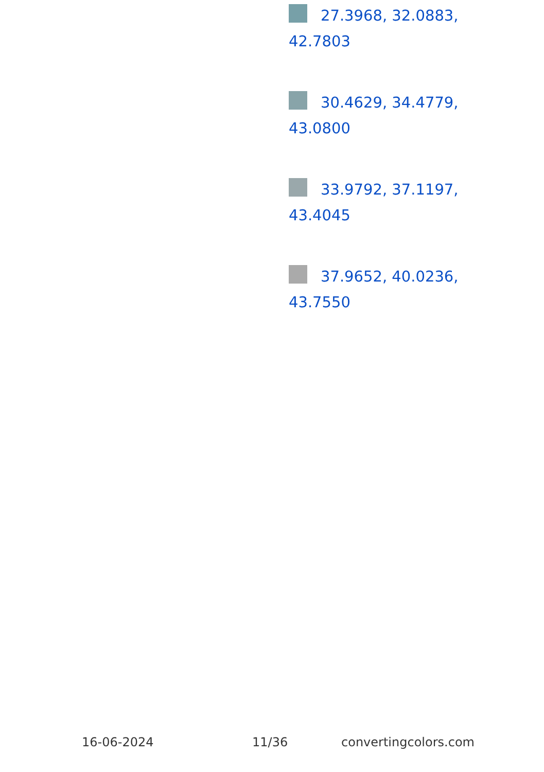27.3968, 32.0883, 42.7803
30.4629, 34.4779, 43.0800
33.9792, 37.1197, 43.4045
37.9652, 40.0236, 43.7550
16-06-2024 11/36 convertingcolors.com